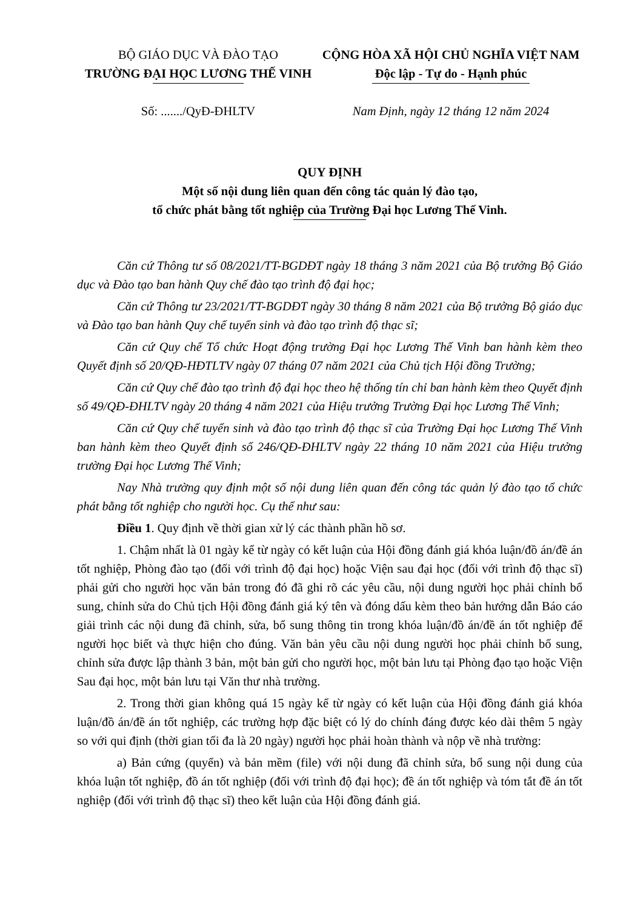BỘ GIÁO DỤC VÀ ĐÀO TẠO
TRƯỜNG ĐẠI HỌC LƯƠNG THẾ VINH
CỘNG HÒA XÃ HỘI CHỦ NGHĨA VIỆT NAM
Độc lập - Tự do - Hạnh phúc
Số: ......./QyĐ-ĐHLTV Nam Định, ngày 12 tháng 12 năm 2024
QUY ĐỊNH
Một số nội dung liên quan đến công tác quản lý đào tạo,
tổ chức phát bằng tốt nghiệp của Trường Đại học Lương Thế Vinh.
Căn cứ Thông tư số 08/2021/TT-BGDĐT ngày 18 tháng 3 năm 2021 của Bộ trưởng Bộ Giáo dục và Đào tạo ban hành Quy chế đào tạo trình độ đại học;
Căn cứ Thông tư 23/2021/TT-BGDĐT ngày 30 tháng 8 năm 2021 của Bộ trưởng Bộ giáo dục và Đào tạo ban hành Quy chế tuyển sinh và đào tạo trình độ thạc sĩ;
Căn cứ Quy chế Tổ chức Hoạt động trường Đại học Lương Thế Vinh ban hành kèm theo Quyết định số 20/QĐ-HĐTLTV ngày 07 tháng 07 năm 2021 của Chủ tịch Hội đồng Trường;
Căn cứ Quy chế đào tạo trình độ đại học theo hệ thống tín chỉ ban hành kèm theo Quyết định số 49/QĐ-ĐHLTV ngày 20 tháng 4 năm 2021 của Hiệu trưởng Trường Đại học Lương Thế Vinh;
Căn cứ Quy chế tuyển sinh và đào tạo trình độ thạc sĩ của Trường Đại học Lương Thế Vinh ban hành kèm theo Quyết định số 246/QĐ-ĐHLTV ngày 22 tháng 10 năm 2021 của Hiệu trưởng trường Đại học Lương Thế Vinh;
Nay Nhà trường quy định một số nội dung liên quan đến công tác quản lý đào tạo tổ chức phát bằng tốt nghiệp cho người học. Cụ thể như sau:
Điều 1. Quy định về thời gian xử lý các thành phần hồ sơ.
1. Chậm nhất là 01 ngày kể từ ngày có kết luận của Hội đồng đánh giá khóa luận/đồ án/đề án tốt nghiệp, Phòng đào tạo (đối với trình độ đại học) hoặc Viện sau đại học (đối với trình độ thạc sĩ) phải gửi cho người học văn bản trong đó đã ghi rõ các yêu cầu, nội dung người học phải chỉnh bổ sung, chỉnh sửa do Chủ tịch Hội đồng đánh giá ký tên và đóng dấu kèm theo bản hướng dẫn Báo cáo giải trình các nội dung đã chỉnh, sửa, bổ sung thông tin trong khóa luận/đồ án/đề án tốt nghiệp để người học biết và thực hiện cho đúng. Văn bản yêu cầu nội dung người học phải chỉnh bổ sung, chỉnh sửa được lập thành 3 bản, một bản gửi cho người học, một bản lưu tại Phòng đạo tạo hoặc Viện Sau đại học, một bản lưu tại Văn thư nhà trường.
2. Trong thời gian không quá 15 ngày kể từ ngày có kết luận của Hội đồng đánh giá khóa luận/đồ án/đề án tốt nghiệp, các trường hợp đặc biệt có lý do chính đáng được kéo dài thêm 5 ngày so với qui định (thời gian tối đa là 20 ngày) người học phải hoàn thành và nộp về nhà trường:
a) Bản cứng (quyển) và bản mềm (file) với nội dung đã chỉnh sửa, bổ sung nội dung của khóa luận tốt nghiệp, đồ án tốt nghiệp (đối với trình độ đại học); đề án tốt nghiệp và tóm tắt đề án tốt nghiệp (đối với trình độ thạc sĩ) theo kết luận của Hội đồng đánh giá.